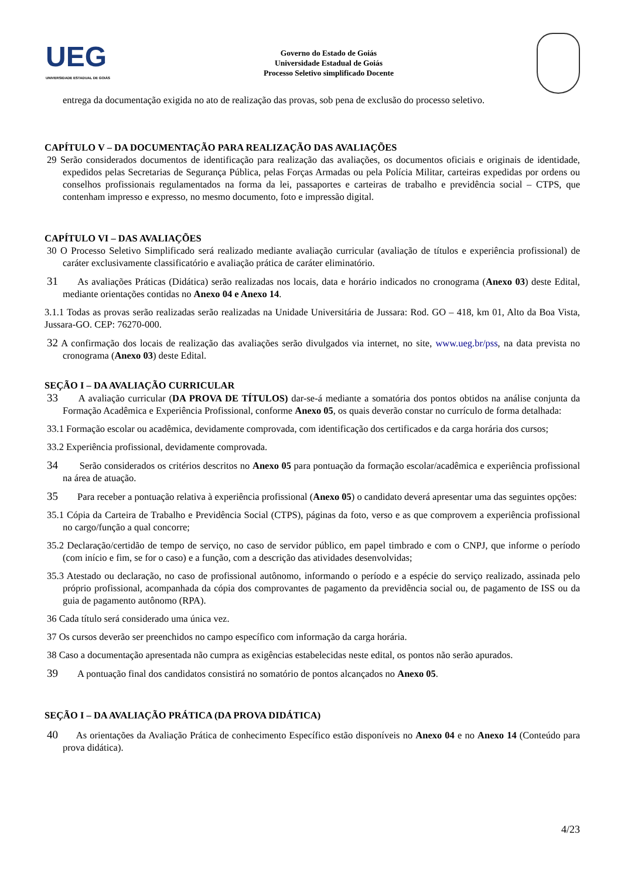UEG
UNIVERSIDADE ESTADUAL DE GOIÁS
Governo do Estado de Goiás
Universidade Estadual de Goiás
Processo Seletivo simplificado Docente
entrega da documentação exigida no ato de realização das provas, sob pena de exclusão do processo seletivo.
CAPÍTULO V – DA DOCUMENTAÇÃO PARA REALIZAÇÃO DAS AVALIAÇÕES
29 Serão considerados documentos de identificação para realização das avaliações, os documentos oficiais e originais de identidade, expedidos pelas Secretarias de Segurança Pública, pelas Forças Armadas ou pela Polícia Militar, carteiras expedidas por ordens ou conselhos profissionais regulamentados na forma da lei, passaportes e carteiras de trabalho e previdência social – CTPS, que contenham impresso e expresso, no mesmo documento, foto e impressão digital.
CAPÍTULO VI – DAS AVALIAÇÕES
30 O Processo Seletivo Simplificado será realizado mediante avaliação curricular (avaliação de títulos e experiência profissional) de caráter exclusivamente classificatório e avaliação prática de caráter eliminatório.
31 As avaliações Práticas (Didática) serão realizadas nos locais, data e horário indicados no cronograma (Anexo 03) deste Edital, mediante orientações contidas no Anexo 04 e Anexo 14.
3.1.1 Todas as provas serão realizadas serão realizadas na Unidade Universitária de Jussara: Rod. GO – 418, km 01, Alto da Boa Vista, Jussara-GO. CEP: 76270-000.
32 A confirmação dos locais de realização das avaliações serão divulgados via internet, no site, www.ueg.br/pss, na data prevista no cronograma (Anexo 03) deste Edital.
SEÇÃO I – DA AVALIAÇÃO CURRICULAR
33 A avaliação curricular (DA PROVA DE TÍTULOS) dar-se-á mediante a somatória dos pontos obtidos na análise conjunta da Formação Acadêmica e Experiência Profissional, conforme Anexo 05, os quais deverão constar no currículo de forma detalhada:
33.1 Formação escolar ou acadêmica, devidamente comprovada, com identificação dos certificados e da carga horária dos cursos;
33.2 Experiência profissional, devidamente comprovada.
34 Serão considerados os critérios descritos no Anexo 05 para pontuação da formação escolar/acadêmica e experiência profissional na área de atuação.
35 Para receber a pontuação relativa à experiência profissional (Anexo 05) o candidato deverá apresentar uma das seguintes opções:
35.1 Cópia da Carteira de Trabalho e Previdência Social (CTPS), páginas da foto, verso e as que comprovem a experiência profissional no cargo/função a qual concorre;
35.2 Declaração/certidão de tempo de serviço, no caso de servidor público, em papel timbrado e com o CNPJ, que informe o período (com início e fim, se for o caso) e a função, com a descrição das atividades desenvolvidas;
35.3 Atestado ou declaração, no caso de profissional autônomo, informando o período e a espécie do serviço realizado, assinada pelo próprio profissional, acompanhada da cópia dos comprovantes de pagamento da previdência social ou, de pagamento de ISS ou da guia de pagamento autônomo (RPA).
36 Cada título será considerado uma única vez.
37 Os cursos deverão ser preenchidos no campo específico com informação da carga horária.
38 Caso a documentação apresentada não cumpra as exigências estabelecidas neste edital, os pontos não serão apurados.
39 A pontuação final dos candidatos consistirá no somatório de pontos alcançados no Anexo 05.
SEÇÃO I – DA AVALIAÇÃO PRÁTICA (DA PROVA DIDÁTICA)
40 As orientações da Avaliação Prática de conhecimento Específico estão disponíveis no Anexo 04 e no Anexo 14 (Conteúdo para prova didática).
4/23